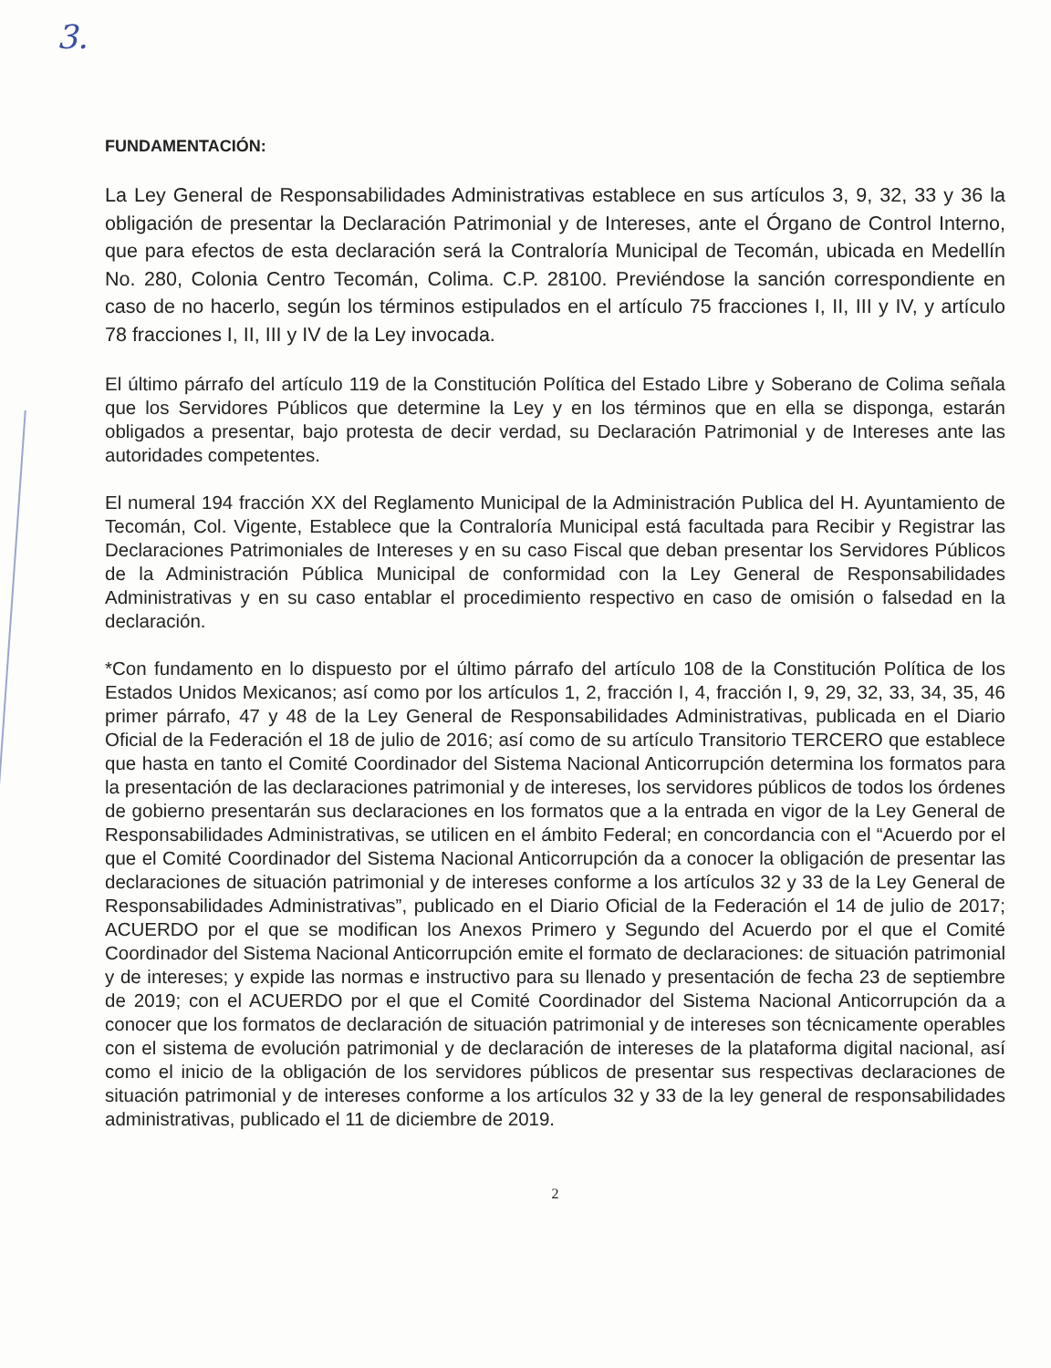3.
FUNDAMENTACIÓN:
La Ley General de Responsabilidades Administrativas establece en sus artículos 3, 9, 32, 33 y 36 la obligación de presentar la Declaración Patrimonial y de Intereses, ante el Órgano de Control Interno, que para efectos de esta declaración será la Contraloría Municipal de Tecomán, ubicada en Medellín No. 280, Colonia Centro Tecomán, Colima. C.P. 28100. Previéndose la sanción correspondiente en caso de no hacerlo, según los términos estipulados en el artículo 75 fracciones I, II, III y IV, y artículo 78 fracciones I, II, III y IV de la Ley invocada.
El último párrafo del artículo 119 de la Constitución Política del Estado Libre y Soberano de Colima señala que los Servidores Públicos que determine la Ley y en los términos que en ella se disponga, estarán obligados a presentar, bajo protesta de decir verdad, su Declaración Patrimonial y de Intereses ante las autoridades competentes.
El numeral 194 fracción XX del Reglamento Municipal de la Administración Publica del H. Ayuntamiento de Tecomán, Col. Vigente, Establece que la Contraloría Municipal está facultada para Recibir y Registrar las Declaraciones Patrimoniales de Intereses y en su caso Fiscal que deban presentar los Servidores Públicos de la Administración Pública Municipal de conformidad con la Ley General de Responsabilidades Administrativas y en su caso entablar el procedimiento respectivo en caso de omisión o falsedad en la declaración.
*Con fundamento en lo dispuesto por el último párrafo del artículo 108 de la Constitución Política de los Estados Unidos Mexicanos; así como por los artículos 1, 2, fracción I, 4, fracción I, 9, 29, 32, 33, 34, 35, 46 primer párrafo, 47 y 48 de la Ley General de Responsabilidades Administrativas, publicada en el Diario Oficial de la Federación el 18 de julio de 2016; así como de su artículo Transitorio TERCERO que establece que hasta en tanto el Comité Coordinador del Sistema Nacional Anticorrupción determina los formatos para la presentación de las declaraciones patrimonial y de intereses, los servidores públicos de todos los órdenes de gobierno presentarán sus declaraciones en los formatos que a la entrada en vigor de la Ley General de Responsabilidades Administrativas, se utilicen en el ámbito Federal; en concordancia con el “Acuerdo por el que el Comité Coordinador del Sistema Nacional Anticorrupción da a conocer la obligación de presentar las declaraciones de situación patrimonial y de intereses conforme a los artículos 32 y 33 de la Ley General de Responsabilidades Administrativas”, publicado en el Diario Oficial de la Federación el 14 de julio de 2017; ACUERDO por el que se modifican los Anexos Primero y Segundo del Acuerdo por el que el Comité Coordinador del Sistema Nacional Anticorrupción emite el formato de declaraciones: de situación patrimonial y de intereses; y expide las normas e instructivo para su llenado y presentación de fecha 23 de septiembre de 2019; con el ACUERDO por el que el Comité Coordinador del Sistema Nacional Anticorrupción da a conocer que los formatos de declaración de situación patrimonial y de intereses son técnicamente operables con el sistema de evolución patrimonial y de declaración de intereses de la plataforma digital nacional, así como el inicio de la obligación de los servidores públicos de presentar sus respectivas declaraciones de situación patrimonial y de intereses conforme a los artículos 32 y 33 de la ley general de responsabilidades administrativas, publicado el 11 de diciembre de 2019.
2